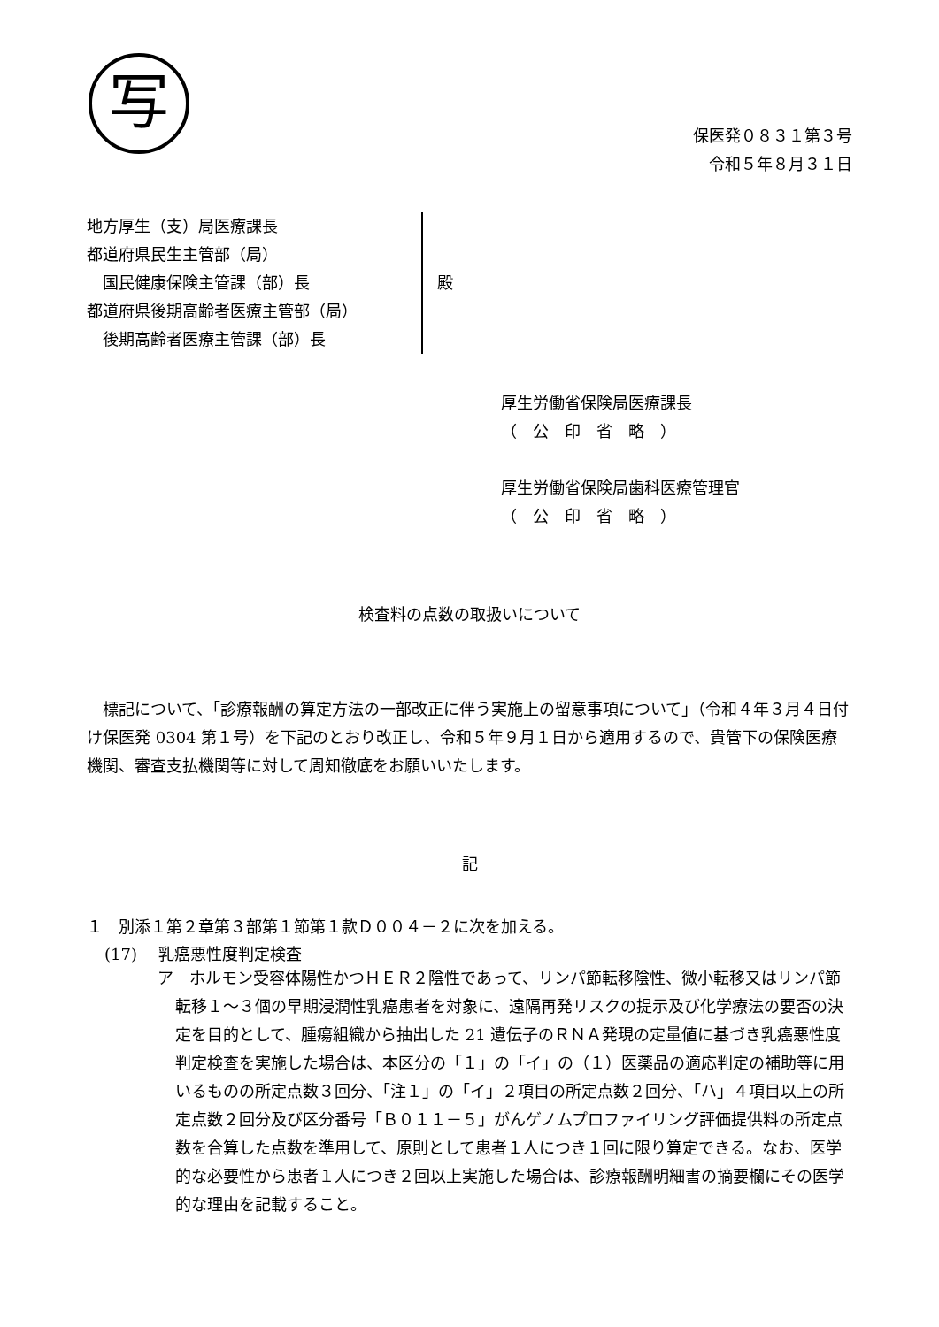写
保医発０８３１第３号
令和５年８月３１日
地方厚生（支）局医療課長
都道府県民生主管部（局）
　国民健康保険主管課（部）長
都道府県後期高齢者医療主管部（局）
　後期高齢者医療主管課（部）長
殿
厚生労働省保険局医療課長
（　公　印　省　略　）
厚生労働省保険局歯科医療管理官
（　公　印　省　略　）
検査料の点数の取扱いについて
標記について、「診療報酬の算定方法の一部改正に伴う実施上の留意事項について」（令和４年３月４日付け保医発 0304 第１号）を下記のとおり改正し、令和５年９月１日から適用するので、貴管下の保険医療機関、審査支払機関等に対して周知徹底をお願いいたします。
記
１　別添１第２章第３部第１節第１款Ｄ００４－２に次を加える。
(17)　 乳癌悪性度判定検査
ア　ホルモン受容体陽性かつＨＥＲ２陰性であって、リンパ節転移陰性、微小転移又はリンパ節転移１～３個の早期浸潤性乳癌患者を対象に、遠隔再発リスクの提示及び化学療法の要否の決定を目的として、腫瘍組織から抽出した 21 遺伝子のＲＮＡ発現の定量値に基づき乳癌悪性度判定検査を実施した場合は、本区分の「１」の「イ」の（１）医薬品の適応判定の補助等に用いるものの所定点数３回分、「注１」の「イ」２項目の所定点数２回分、「ハ」４項目以上の所定点数２回分及び区分番号「Ｂ０１１－５」がんゲノムプロファイリング評価提供料の所定点数を合算した点数を準用して、原則として患者１人につき１回に限り算定できる。なお、医学的な必要性から患者１人につき２回以上実施した場合は、診療報酬明細書の摘要欄にその医学的な理由を記載すること。